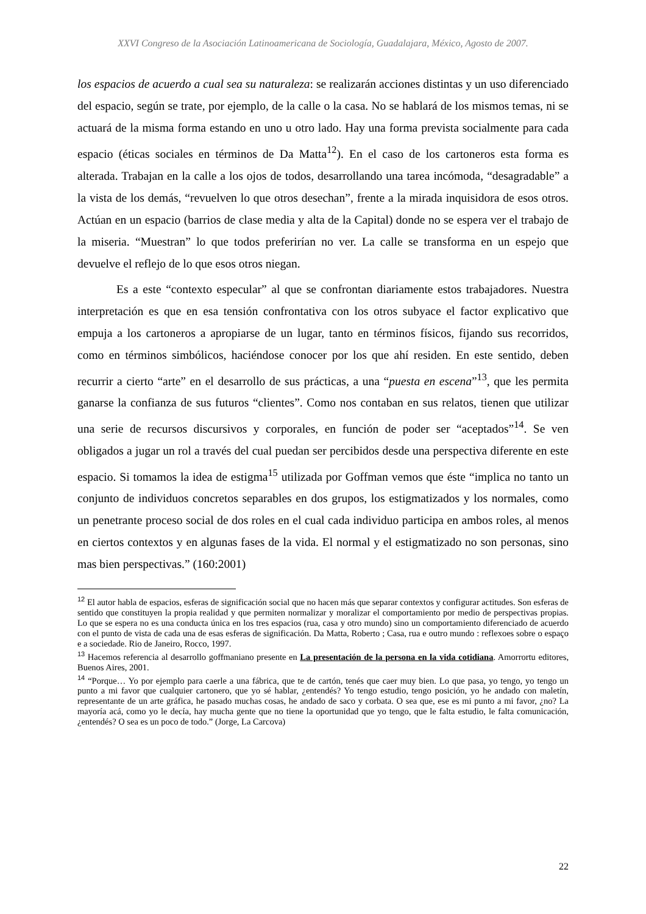XXVI Congreso de la Asociación Latinoamericana de Sociología, Guadalajara, México, Agosto de 2007.
los espacios de acuerdo a cual sea su naturaleza: se realizarán acciones distintas y un uso diferenciado del espacio, según se trate, por ejemplo, de la calle o la casa. No se hablará de los mismos temas, ni se actuará de la misma forma estando en uno u otro lado. Hay una forma prevista socialmente para cada espacio (éticas sociales en términos de Da Matta<sup>12</sup>). En el caso de los cartoneros esta forma es alterada. Trabajan en la calle a los ojos de todos, desarrollando una tarea incómoda, “desagradable” a la vista de los demás, “revuelven lo que otros desechan”, frente a la mirada inquisidora de esos otros. Actúan en un espacio (barrios de clase media y alta de la Capital) donde no se espera ver el trabajo de la miseria. “Muestran” lo que todos preferirían no ver. La calle se transforma en un espejo que devuelve el reflejo de lo que esos otros niegan.
Es a este “contexto especular” al que se confrontan diariamente estos trabajadores. Nuestra interpretación es que en esa tensión confrontativa con los otros subyace el factor explicativo que empuja a los cartoneros a apropiarse de un lugar, tanto en términos físicos, fijando sus recorridos, como en términos simbólicos, haciéndose conocer por los que ahí residen. En este sentido, deben recurrir a cierto “arte” en el desarrollo de sus prácticas, a una “puesta en escena”<sup>13</sup>, que les permita ganarse la confianza de sus futuros “clientes”. Como nos contaban en sus relatos, tienen que utilizar una serie de recursos discursivos y corporales, en función de poder ser “aceptados”<sup>14</sup>. Se ven obligados a jugar un rol a través del cual puedan ser percibidos desde una perspectiva diferente en este espacio. Si tomamos la idea de estigma<sup>15</sup> utilizada por Goffman vemos que éste “implica no tanto un conjunto de individuos concretos separables en dos grupos, los estigmatizados y los normales, como un penetrante proceso social de dos roles en el cual cada individuo participa en ambos roles, al menos en ciertos contextos y en algunas fases de la vida. El normal y el estigmatizado no son personas, sino mas bien perspectivas.” (160:2001)
<sup>12</sup> El autor habla de espacios, esferas de significación social que no hacen más que separar contextos y configurar actitudes. Son esferas de sentido que constituyen la propia realidad y que permiten normalizar y moralizar el comportamiento por medio de perspectivas propias. Lo que se espera no es una conducta única en los tres espacios (rua, casa y otro mundo) sino un comportamiento diferenciado de acuerdo con el punto de vista de cada una de esas esferas de significación. Da Matta, Roberto ; Casa, rua e outro mundo : reflexoes sobre o espaço e a sociedade. Rio de Janeiro, Rocco, 1997.
<sup>13</sup> Hacemos referencia al desarrollo goffmaniano presente en La presentación de la persona en la vida cotidiana. Amorrortu editores, Buenos Aires, 2001.
<sup>14</sup> “Porque… Yo por ejemplo para caerle a una fábrica, que te de cartón, tenés que caer muy bien. Lo que pasa, yo tengo, yo tengo un punto a mi favor que cualquier cartonero, que yo sé hablar, ¿entendés? Yo tengo estudio, tengo posición, yo he andado con maletín, representante de un arte gráfica, he pasado muchas cosas, he andado de saco y corbata. O sea que, ese es mi punto a mi favor, ¿no? La mayoría acá, como yo le decía, hay mucha gente que no tiene la oportunidad que yo tengo, que le falta estudio, le falta comunicación, ¿entendés? O sea es un poco de todo.” (Jorge, La Carcova)
22